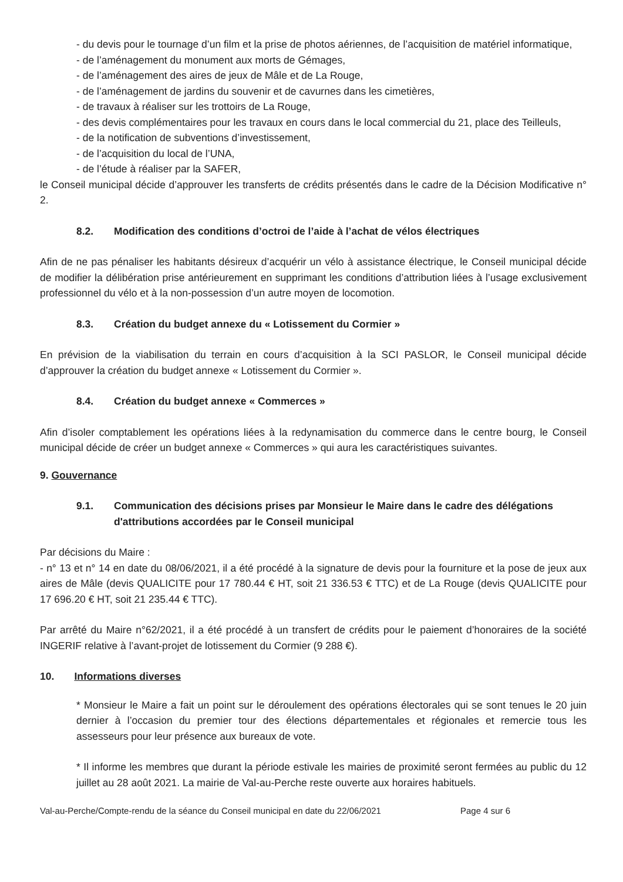- du devis pour le tournage d’un film et la prise de photos aériennes, de l’acquisition de matériel informatique,
- de l’aménagement du monument aux morts de Gémages,
- de l’aménagement des aires de jeux de Mâle et de La Rouge,
- de l’aménagement de jardins du souvenir et de cavurnes dans les cimetières,
- de travaux à réaliser sur les trottoirs de La Rouge,
- des devis complémentaires pour les travaux en cours dans le local commercial du 21, place des Teilleuls,
- de la notification de subventions d’investissement,
- de l’acquisition du local de l’UNA,
- de l’étude à réaliser par la SAFER,
le Conseil municipal décide d’approuver les transferts de crédits présentés dans le cadre de la Décision Modificative n° 2.
8.2. Modification des conditions d’octroi de l’aide à l’achat de vélos électriques
Afin de ne pas pénaliser les habitants désireux d’acquérir un vélo à assistance électrique, le Conseil municipal décide de modifier la délibération prise antérieurement en supprimant les conditions d’attribution liées à l’usage exclusivement professionnel du vélo et à la non-possession d’un autre moyen de locomotion.
8.3. Création du budget annexe du « Lotissement du Cormier »
En prévision de la viabilisation du terrain en cours d’acquisition à la SCI PASLOR, le Conseil municipal décide d’approuver la création du budget annexe « Lotissement du Cormier ».
8.4. Création du budget annexe « Commerces »
Afin d’isoler comptablement les opérations liées à la redynamisation du commerce dans le centre bourg, le Conseil municipal décide de créer un budget annexe « Commerces » qui aura les caractéristiques suivantes.
9. Gouvernance
9.1. Communication des décisions prises par Monsieur le Maire dans le cadre des délégations d'attributions accordées par le Conseil municipal
Par décisions du Maire :
- n° 13 et n° 14 en date du 08/06/2021, il a été procédé à la signature de devis pour la fourniture et la pose de jeux aux aires de Mâle (devis QUALICITE pour 17 780.44 € HT, soit 21 336.53 € TTC) et de La Rouge (devis QUALICITE pour 17 696.20 € HT, soit 21 235.44 € TTC).
Par arrêté du Maire n°62/2021, il a été procédé à un transfert de crédits pour le paiement d’honoraires de la société INGERIF relative à l’avant-projet de lotissement du Cormier (9 288 €).
10. Informations diverses
* Monsieur le Maire a fait un point sur le déroulement des opérations électorales qui se sont tenues le 20 juin dernier à l’occasion du premier tour des élections départementales et régionales et remercie tous les assesseurs pour leur présence aux bureaux de vote.
* Il informe les membres que durant la période estivale les mairies de proximité seront fermées au public du 12 juillet au 28 août 2021. La mairie de Val-au-Perche reste ouverte aux horaires habituels.
Val-au-Perche/Compte-rendu de la séance du Conseil municipal en date du 22/06/2021 Page 4 sur 6